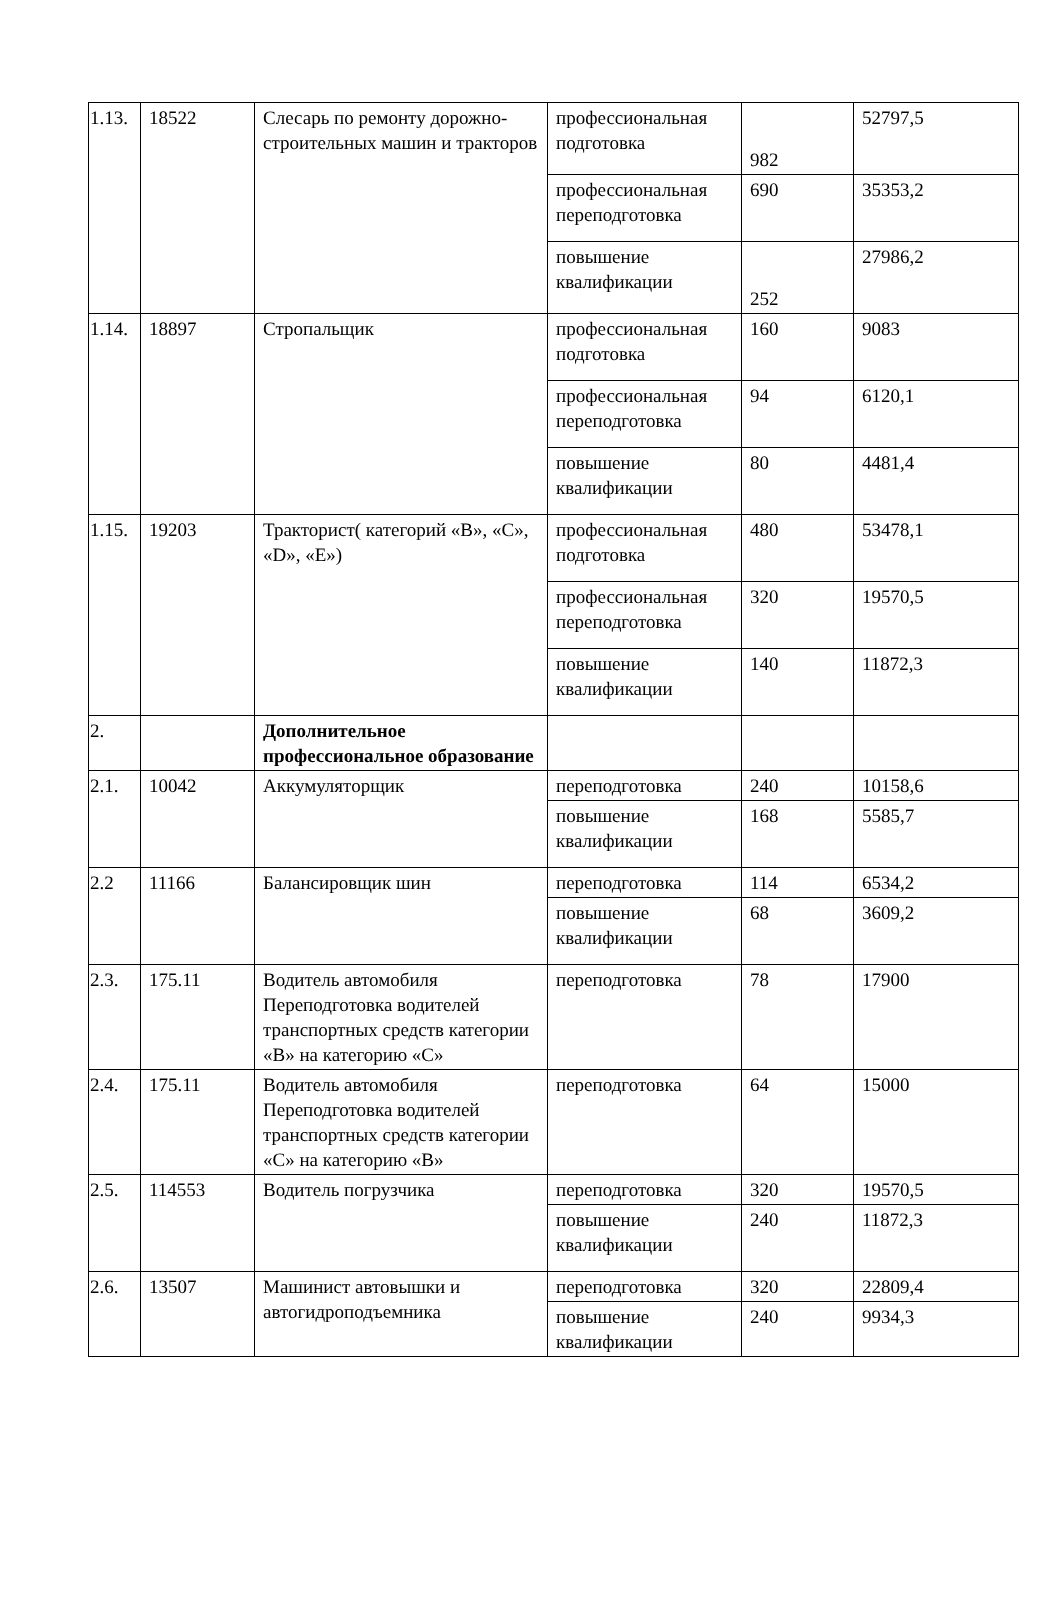| 1.13. | 18522 | Слесарь по ремонту дорожно-строительных машин и тракторов | профессиональная подготовка | 982 | 52797,5 |
| | | | профессиональная переподготовка | 690 | 35353,2 |
| | | | повышение квалификации | 252 | 27986,2 |
| 1.14. | 18897 | Стропальщик | профессиональная подготовка | 160 | 9083 |
| | | | профессиональная переподготовка | 94 | 6120,1 |
| | | | повышение квалификации | 80 | 4481,4 |
| 1.15. | 19203 | Тракторист( категорий «В», «С», «D», «Е») | профессиональная подготовка | 480 | 53478,1 |
| | | | профессиональная переподготовка | 320 | 19570,5 |
| | | | повышение квалификации | 140 | 11872,3 |
| 2. | | Дополнительное профессиональное образование | | | |
| 2.1. | 10042 | Аккумуляторщик | переподготовка | 240 | 10158,6 |
| | | | повышение квалификации | 168 | 5585,7 |
| 2.2 | 11166 | Балансировщик шин | переподготовка | 114 | 6534,2 |
| | | | повышение квалификации | 68 | 3609,2 |
| 2.3. | 175.11 | Водитель автомобиля Переподготовка водителей транспортных средств категории «В» на категорию «С» | переподготовка | 78 | 17900 |
| 2.4. | 175.11 | Водитель автомобиля Переподготовка водителей транспортных средств категории «С» на категорию «В» | переподготовка | 64 | 15000 |
| 2.5. | 114553 | Водитель погрузчика | переподготовка | 320 | 19570,5 |
| | | | повышение квалификации | 240 | 11872,3 |
| 2.6. | 13507 | Машинист автовышки и автогидроподъемника | переподготовка | 320 | 22809,4 |
| | | | повышение квалификации | 240 | 9934,3 |